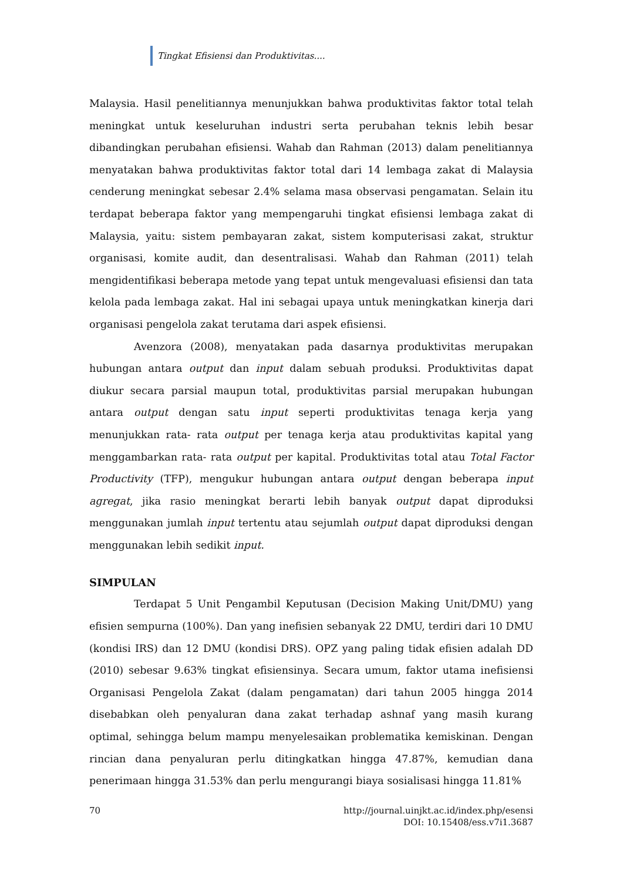Tingkat Efisiensi dan Produktivitas....
Malaysia. Hasil penelitiannya menunjukkan bahwa produktivitas faktor total telah meningkat untuk keseluruhan industri serta perubahan teknis lebih besar dibandingkan perubahan efisiensi. Wahab dan Rahman (2013) dalam penelitiannya menyatakan bahwa produktivitas faktor total dari 14 lembaga zakat di Malaysia cenderung meningkat sebesar 2.4% selama masa observasi pengamatan. Selain itu terdapat beberapa faktor yang mempengaruhi tingkat efisiensi lembaga zakat di Malaysia, yaitu: sistem pembayaran zakat, sistem komputerisasi zakat, struktur organisasi, komite audit, dan desentralisasi. Wahab dan Rahman (2011) telah mengidentifikasi beberapa metode yang tepat untuk mengevaluasi efisiensi dan tata kelola pada lembaga zakat. Hal ini sebagai upaya untuk meningkatkan kinerja dari organisasi pengelola zakat terutama dari aspek efisiensi.
Avenzora (2008), menyatakan pada dasarnya produktivitas merupakan hubungan antara output dan input dalam sebuah produksi. Produktivitas dapat diukur secara parsial maupun total, produktivitas parsial merupakan hubungan antara output dengan satu input seperti produktivitas tenaga kerja yang menunjukkan rata- rata output per tenaga kerja atau produktivitas kapital yang menggambarkan rata- rata output per kapital. Produktivitas total atau Total Factor Productivity (TFP), mengukur hubungan antara output dengan beberapa input agregat, jika rasio meningkat berarti lebih banyak output dapat diproduksi menggunakan jumlah input tertentu atau sejumlah output dapat diproduksi dengan menggunakan lebih sedikit input.
SIMPULAN
Terdapat 5 Unit Pengambil Keputusan (Decision Making Unit/DMU) yang efisien sempurna (100%). Dan yang inefisien sebanyak 22 DMU, terdiri dari 10 DMU (kondisi IRS) dan 12 DMU (kondisi DRS). OPZ yang paling tidak efisien adalah DD (2010) sebesar 9.63% tingkat efisiensinya. Secara umum, faktor utama inefisiensi Organisasi Pengelola Zakat (dalam pengamatan) dari tahun 2005 hingga 2014 disebabkan oleh penyaluran dana zakat terhadap ashnaf yang masih kurang optimal, sehingga belum mampu menyelesaikan problematika kemiskinan. Dengan rincian dana penyaluran perlu ditingkatkan hingga 47.87%, kemudian dana penerimaan hingga 31.53% dan perlu mengurangi biaya sosialisasi hingga 11.81%
70 http://journal.uinjkt.ac.id/index.php/esensi
DOI: 10.15408/ess.v7i1.3687